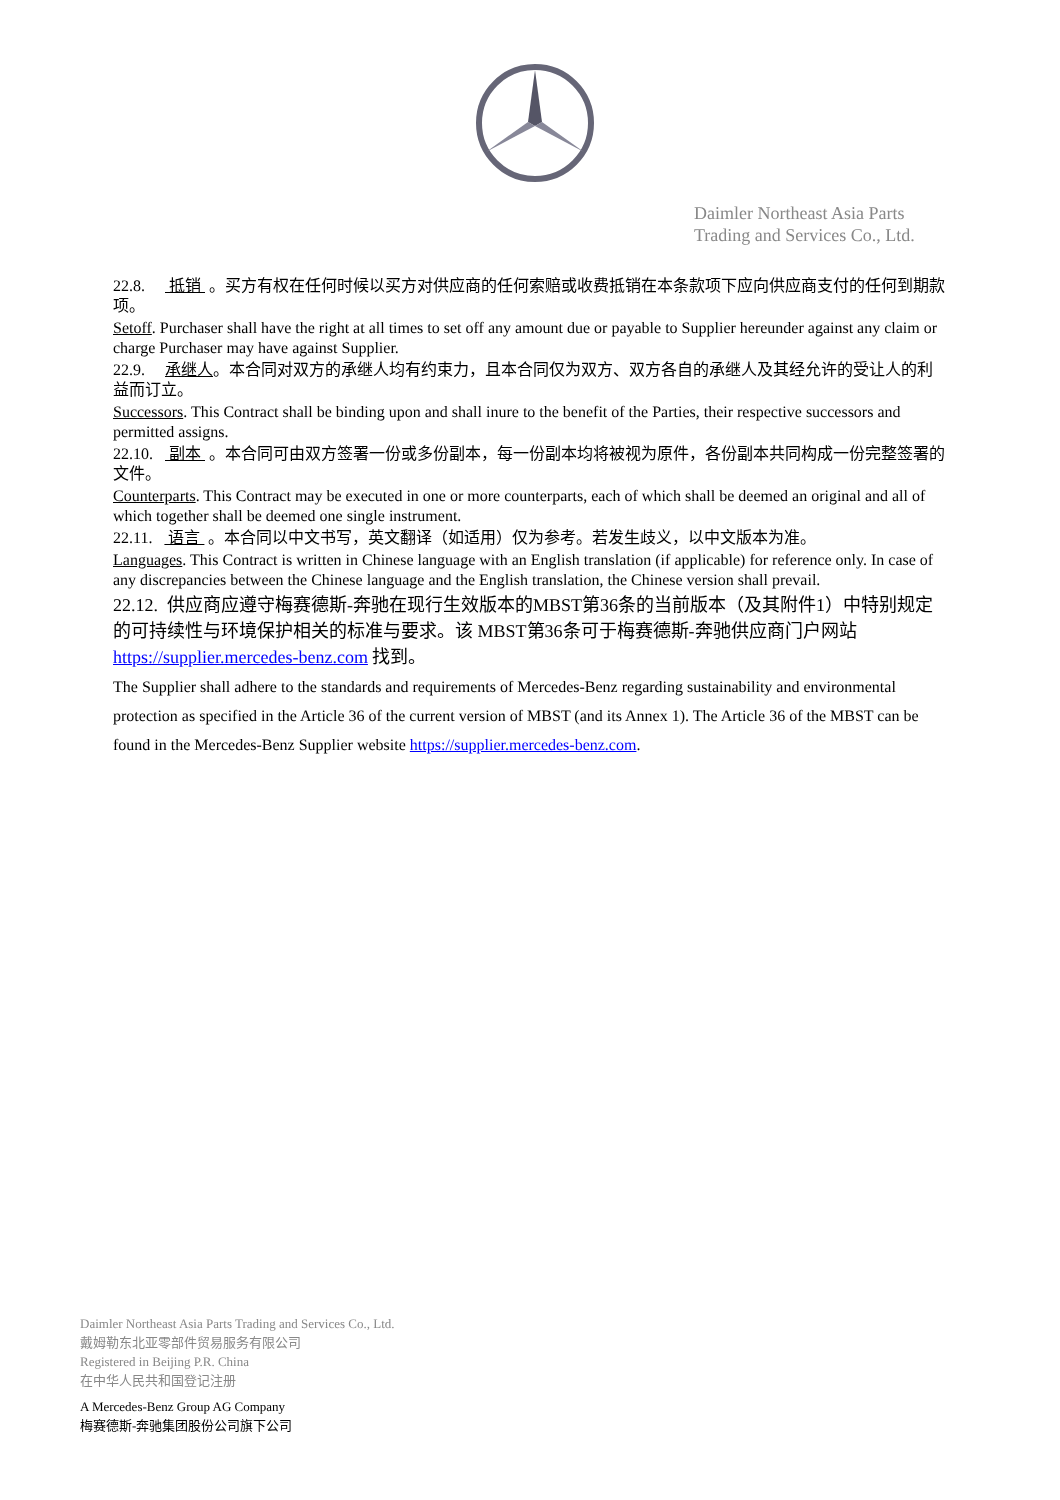Daimler Northeast Asia Parts
Trading and Services Co., Ltd.
22.8. 抵销 。买方有权在任何时候以买方对供应商的任何索赔或收费抵销在本条款项下应向供应商支付的任何到期款项。
Setoff. Purchaser shall have the right at all times to set off any amount due or payable to Supplier hereunder against any claim or charge Purchaser may have against Supplier.
22.9. 承继人。本合同对双方的承继人均有约束力，且本合同仅为双方、双方各自的承继人及其经允许的受让人的利益而订立。
Successors. This Contract shall be binding upon and shall inure to the benefit of the Parties, their respective successors and permitted assigns.
22.10. 副本 。本合同可由双方签署一份或多份副本，每一份副本均将被视为原件，各份副本共同构成一份完整签署的文件。
Counterparts. This Contract may be executed in one or more counterparts, each of which shall be deemed an original and all of which together shall be deemed one single instrument.
22.11. 语言 。本合同以中文书写，英文翻译（如适用）仅为参考。若发生歧义，以中文版本为准。
Languages. This Contract is written in Chinese language with an English translation (if applicable) for reference only. In case of any discrepancies between the Chinese language and the English translation, the Chinese version shall prevail.
22.12. 供应商应遵守梅赛德斯-奔驰在现行生效版本的MBST第36条的当前版本（及其附件1）中特别规定的可持续性与环境保护相关的标准与要求。该 MBST第36条可于梅赛德斯-奔驰供应商门户网站 https://supplier.mercedes-benz.com 找到。
The Supplier shall adhere to the standards and requirements of Mercedes-Benz regarding sustainability and environmental protection as specified in the Article 36 of the current version of MBST (and its Annex 1). The Article 36 of the MBST can be found in the Mercedes-Benz Supplier website https://supplier.mercedes-benz.com.
Daimler Northeast Asia Parts Trading and Services Co., Ltd.
戴姆勒东北亚零部件贸易服务有限公司
Registered in Beijing P.R. China
在中华人民共和国登记注册
A Mercedes-Benz Group AG Company
梅赛德斯-奔驰集团股份公司旗下公司